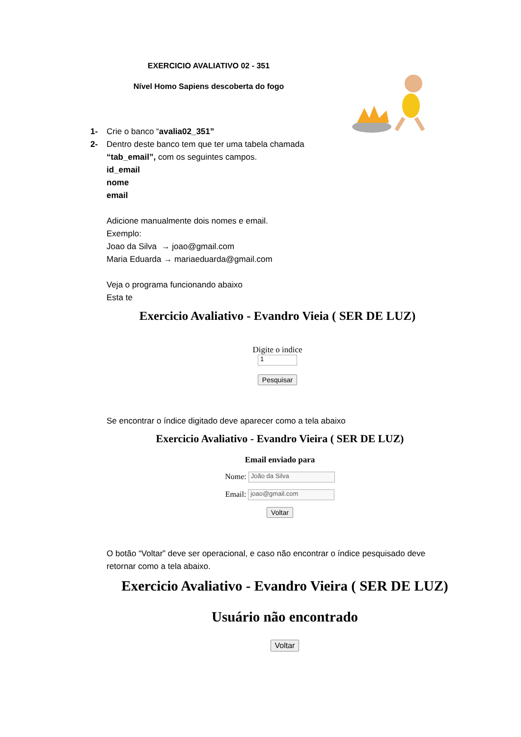EXERCICIO AVALIATIVO 02 - 351
Nível Homo Sapiens descoberta do fogo
1- Crie o banco “avalia02_351”
2- Dentro deste banco tem que ter uma tabela chamada
“tab_email”, com os seguintes campos.
id_email
nome
email
Adicione manualmente dois nomes e email.
Exemplo:
Joao da Silva → joao@gmail.com
Maria Eduarda → mariaeduarda@gmail.com
Veja o programa funcionando abaixo
Esta te
Exercicio Avaliativo - Evandro Vieia ( SER DE LUZ)
Digite o indice
1
Pesquisar
Se encontrar o índice digitado deve aparecer como a tela abaixo
Exercicio Avaliativo - Evandro Vieira ( SER DE LUZ)
Email enviado para
Nome: João da Silva
Email: joao@gmail.com
Voltar
O botão “Voltar” deve ser operacional, e caso não encontrar o índice pesquisado deve retornar como a tela abaixo.
Exercicio Avaliativo - Evandro Vieira ( SER DE LUZ)
Usuário não encontrado
Voltar